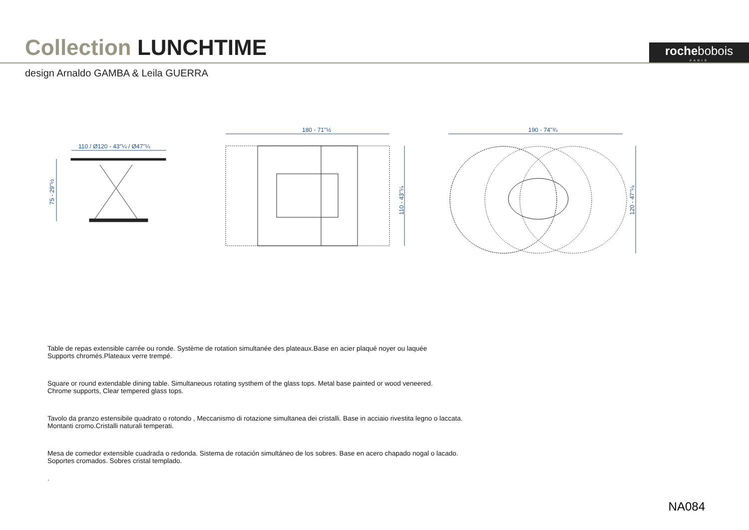Collection LUNCHTIME
rochebobois
PARIS
design Arnaldo GAMBA & Leila GUERRA
110 / Ø120 - 43"¼ / Ø47"¼
75 - 29"½
180 - 71"½
190 - 74"¾
110 - 43"¼
120 - 47"¼
Table de repas extensible carrée ou ronde. Système de rotation simultanée des plateaux.Base en acier plaqué noyer ou laquée
Supports chromés.Plateaux verre trempé.
Square or round extendable dining table. Simultaneous rotating systhem of the glass tops. Metal base painted or wood veneered.
Chrome supports, Clear tempered glass tops.
Tavolo da pranzo estensibile quadrato o rotondo , Meccanismo di rotazione simultanea dei cristalli. Base in acciaio rivestita legno o laccata.
Montanti cromo.Cristalli naturali temperati.
Mesa de comedor extensible cuadrada o redonda. Sistema de rotación simultáneo de los sobres. Base en acero chapado nogal o lacado.
Soportes cromados. Sobres cristal templado.
.
NA084